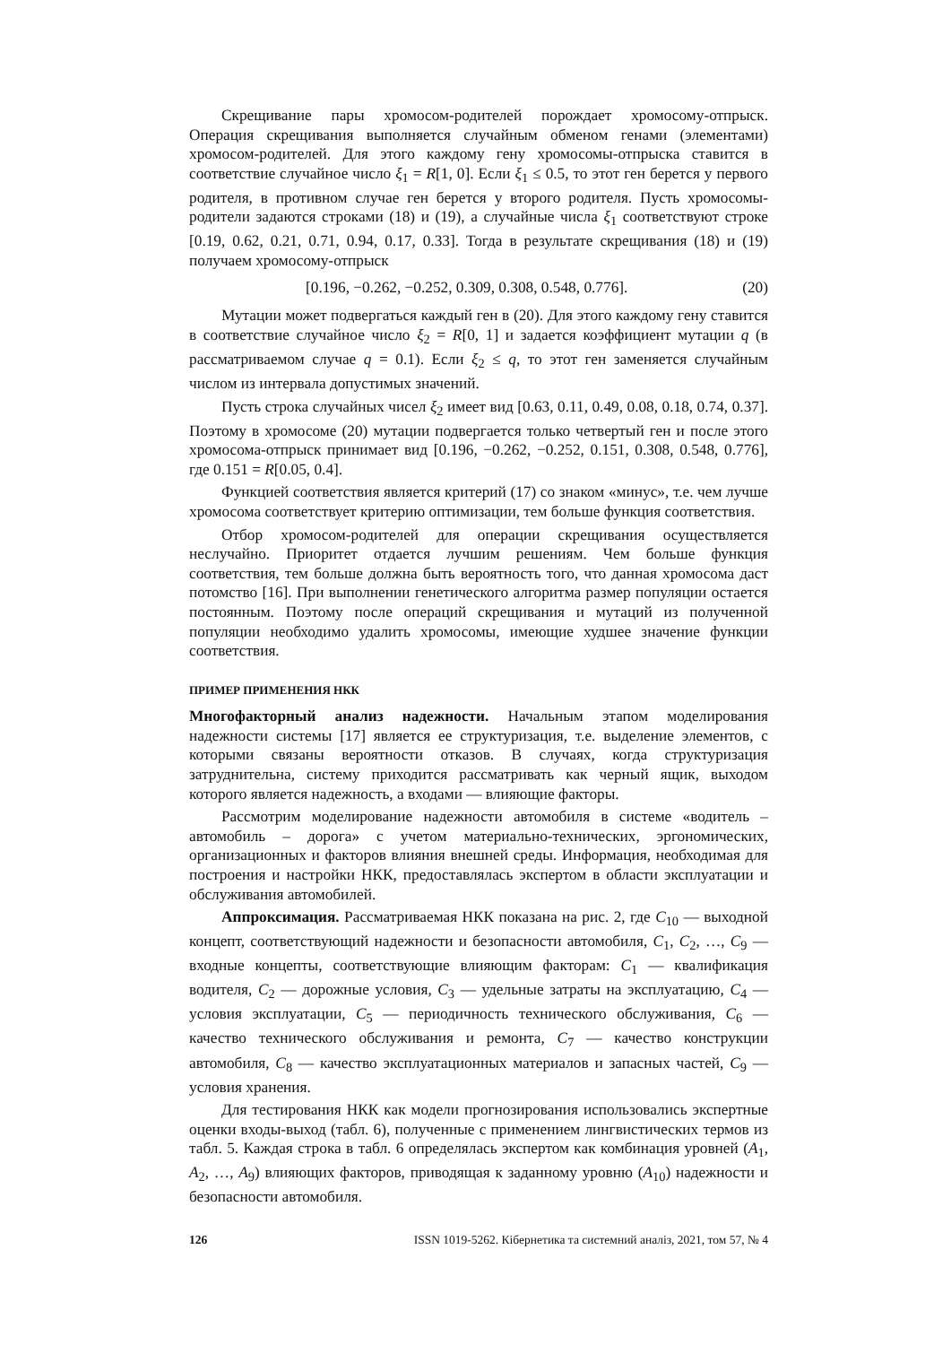Скрещивание пары хромосом-родителей порождает хромосому-отпрыск. Операция скрещивания выполняется случайным обменом генами (элементами) хромосом-родителей. Для этого каждому гену хромосомы-отпрыска ставится в соответствие случайное число ξ<sub>1</sub> = R[1, 0]. Если ξ<sub>1</sub> ≤ 0.5, то этот ген берется у первого родителя, в противном случае ген берется у второго родителя. Пусть хромосомы-родители задаются строками (18) и (19), а случайные числа ξ<sub>1</sub> соответствуют строке [0.19, 0.62, 0.21, 0.71, 0.94, 0.17, 0.33]. Тогда в результате скрещивания (18) и (19) получаем хромосому-отпрыск
[0.196, −0.262, −0.252, 0.309, 0.308, 0.548, 0.776]. (20)
Мутации может подвергаться каждый ген в (20). Для этого каждому гену ставится в соответствие случайное число ξ<sub>2</sub> = R[0, 1] и задается коэффициент мутации q (в рассматриваемом случае q = 0.1). Если ξ<sub>2</sub> ≤ q, то этот ген заменяется случайным числом из интервала допустимых значений.
Пусть строка случайных чисел ξ<sub>2</sub> имеет вид [0.63, 0.11, 0.49, 0.08, 0.18, 0.74, 0.37]. Поэтому в хромосоме (20) мутации подвергается только четвертый ген и после этого хромосома-отпрыск принимает вид [0.196, −0.262, −0.252, 0.151, 0.308, 0.548, 0.776], где 0.151 = R[0.05, 0.4].
Функцией соответствия является критерий (17) со знаком «минус», т.е. чем лучше хромосома соответствует критерию оптимизации, тем больше функция соответствия.
Отбор хромосом-родителей для операции скрещивания осуществляется неслучайно. Приоритет отдается лучшим решениям. Чем больше функция соответствия, тем больше должна быть вероятность того, что данная хромосома даст потомство [16]. При выполнении генетического алгоритма размер популяции остается постоянным. Поэтому после операций скрещивания и мутаций из полученной популяции необходимо удалить хромосомы, имеющие худшее значение функции соответствия.
ПРИМЕР ПРИМЕНЕНИЯ НКК
Многофакторный анализ надежности. Начальным этапом моделирования надежности системы [17] является ее структуризация, т.е. выделение элементов, с которыми связаны вероятности отказов. В случаях, когда структуризация затруднительна, систему приходится рассматривать как черный ящик, выходом которого является надежность, а входами — влияющие факторы.
Рассмотрим моделирование надежности автомобиля в системе «водитель – автомобиль – дорога» с учетом материально-технических, эргономических, организационных и факторов влияния внешней среды. Информация, необходимая для построения и настройки НКК, предоставлялась экспертом в области эксплуатации и обслуживания автомобилей.
Аппроксимация. Рассматриваемая НКК показана на рис. 2, где C<sub>10</sub> — выходной концепт, соответствующий надежности и безопасности автомобиля, C<sub>1</sub>, C<sub>2</sub>, …, C<sub>9</sub> — входные концепты, соответствующие влияющим факторам: C<sub>1</sub> — квалификация водителя, C<sub>2</sub> — дорожные условия, C<sub>3</sub> — удельные затраты на эксплуатацию, C<sub>4</sub> — условия эксплуатации, C<sub>5</sub> — периодичность технического обслуживания, C<sub>6</sub> — качество технического обслуживания и ремонта, C<sub>7</sub> — качество конструкции автомобиля, C<sub>8</sub> — качество эксплуатационных материалов и запасных частей, C<sub>9</sub> — условия хранения.
Для тестирования НКК как модели прогнозирования использовались экспертные оценки входы-выход (табл. 6), полученные с применением лингвистических термов из табл. 5. Каждая строка в табл. 6 определялась экспертом как комбинация уровней (A<sub>1</sub>, A<sub>2</sub>, …, A<sub>9</sub>) влияющих факторов, приводящая к заданному уровню (A<sub>10</sub>) надежности и безопасности автомобиля.
126 ISSN 1019-5262. Кібернетика та системний аналіз, 2021, том 57, № 4